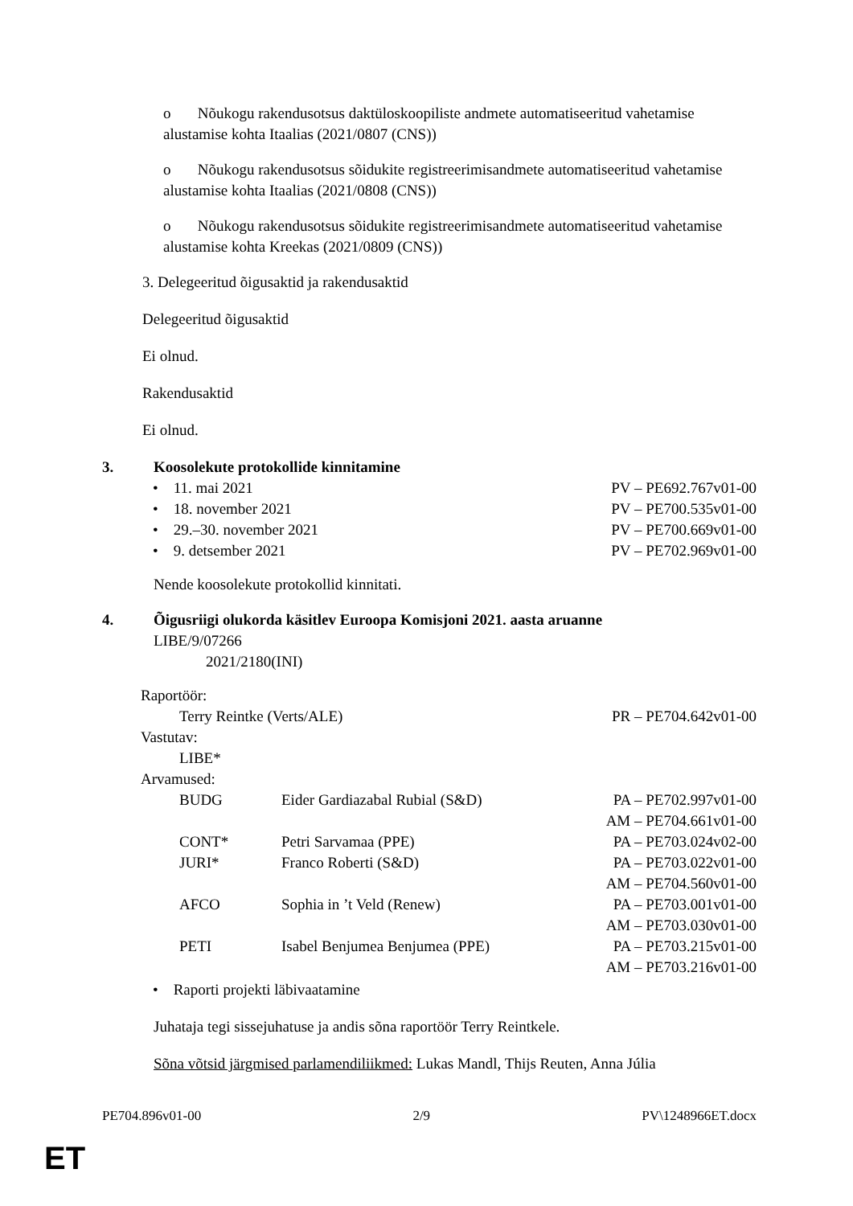o Nõukogu rakendusotsus daktüloskoopiliste andmete automatiseeritud vahetamise alustamise kohta Itaalias (2021/0807 (CNS))
o Nõukogu rakendusotsus sõidukite registreerimisandmete automatiseeritud vahetamise alustamise kohta Itaalias (2021/0808 (CNS))
o Nõukogu rakendusotsus sõidukite registreerimisandmete automatiseeritud vahetamise alustamise kohta Kreekas (2021/0809 (CNS))
3. Delegeeritud õigusaktid ja rakendusaktid
Delegeeritud õigusaktid
Ei olnud.
Rakendusaktid
Ei olnud.
3. Koosolekute protokollide kinnitamine
| • 11. mai 2021 | PV – PE692.767v01-00 |
| • 18. november 2021 | PV – PE700.535v01-00 |
| • 29.–30. november 2021 | PV – PE700.669v01-00 |
| • 9. detsember 2021 | PV – PE702.969v01-00 |
Nende koosolekute protokollid kinnitati.
4. Õigusriigi olukorda käsitlev Euroopa Komisjoni 2021. aasta aruanne
LIBE/9/07266
2021/2180(INI)
| Raportöör: | | |
| Terry Reintke (Verts/ALE) | | PR – PE704.642v01-00 |
| Vastutav: | | |
| LIBE* | | |
| Arvamused: | | |
| BUDG | Eider Gardiazabal Rubial (S&D) | PA – PE702.997v01-00 |
| | | AM – PE704.661v01-00 |
| CONT* | Petri Sarvamaa (PPE) | PA – PE703.024v02-00 |
| JURI* | Franco Roberti (S&D) | PA – PE703.022v01-00 |
| | | AM – PE704.560v01-00 |
| AFCO | Sophia in ’t Veld (Renew) | PA – PE703.001v01-00 |
| | | AM – PE703.030v01-00 |
| PETI | Isabel Benjumea Benjumea (PPE) | PA – PE703.215v01-00 |
| | | AM – PE703.216v01-00 |
• Raporti projekti läbivaatamine
Juhataja tegi sissejuhatuse ja andis sõna raportöör Terry Reintkele.
Sõna võtsid järgmised parlamendiliikmed: Lukas Mandl, Thijs Reuten, Anna Júlia
PE704.896v01-00 2/9 PV\1248966ET.docx
ET